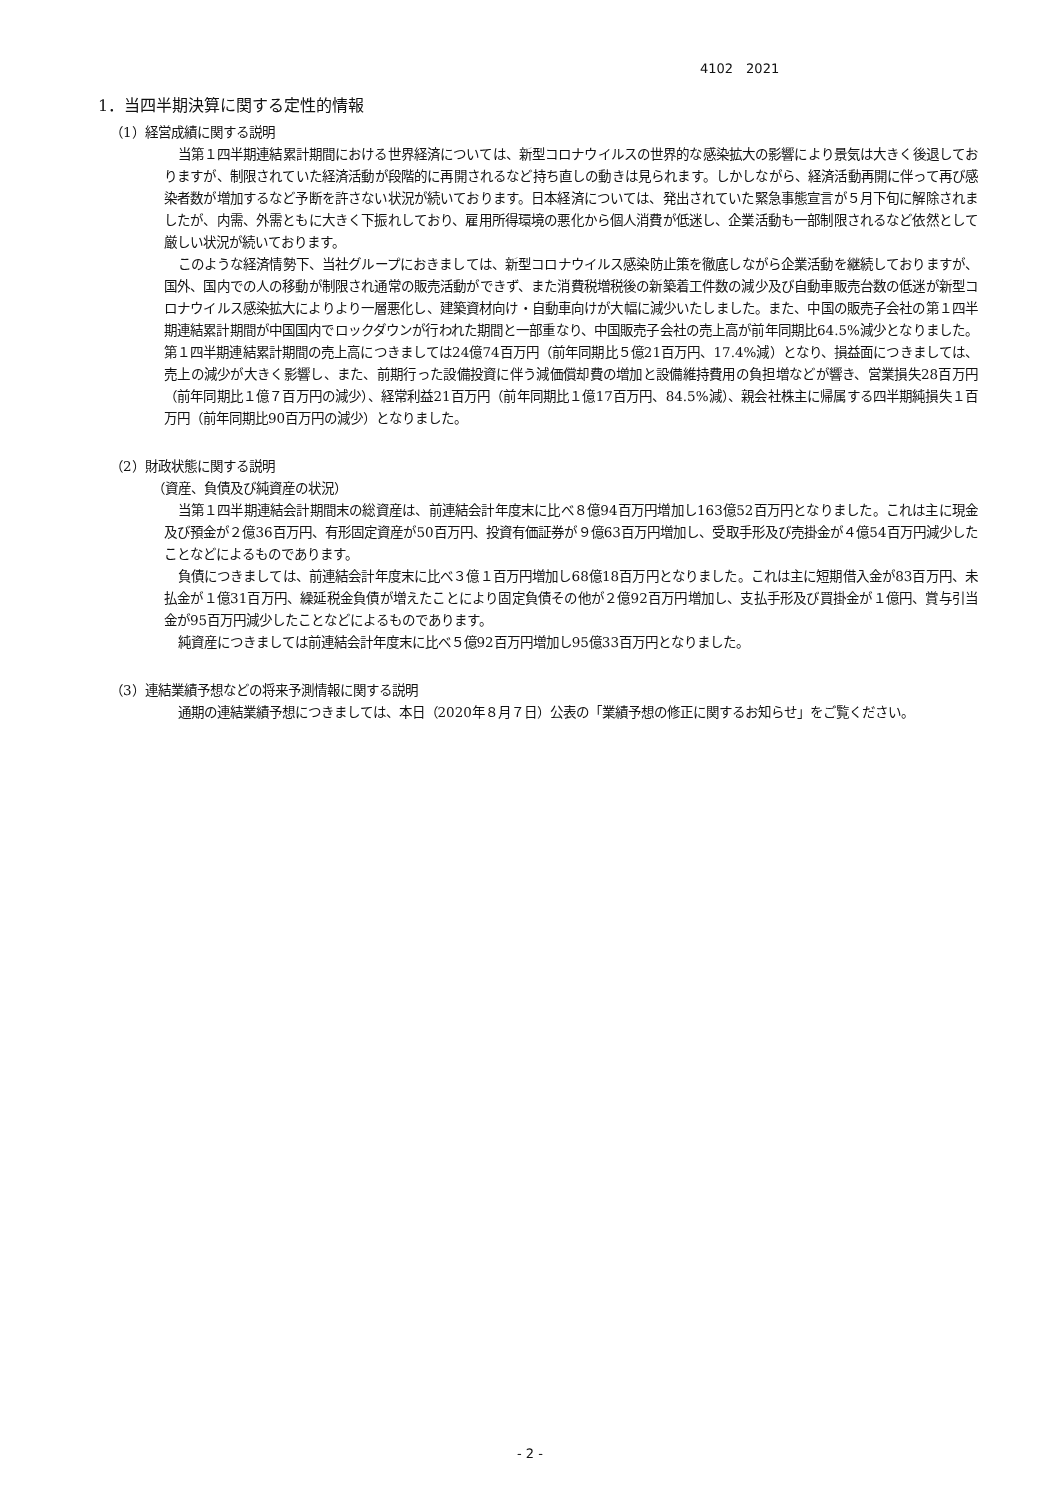4102　2021
1．当四半期決算に関する定性的情報
（1）経営成績に関する説明
当第１四半期連結累計期間における世界経済については、新型コロナウイルスの世界的な感染拡大の影響により景気は大きく後退しておりますが、制限されていた経済活動が段階的に再開されるなど持ち直しの動きは見られます。しかしながら、経済活動再開に伴って再び感染者数が増加するなど予断を許さない状況が続いております。日本経済については、発出されていた緊急事態宣言が５月下旬に解除されましたが、内需、外需ともに大きく下振れしており、雇用所得環境の悪化から個人消費が低迷し、企業活動も一部制限されるなど依然として厳しい状況が続いております。
このような経済情勢下、当社グループにおきましては、新型コロナウイルス感染防止策を徹底しながら企業活動を継続しておりますが、国外、国内での人の移動が制限され通常の販売活動ができず、また消費税増税後の新築着工件数の減少及び自動車販売台数の低迷が新型コロナウイルス感染拡大によりより一層悪化し、建築資材向け・自動車向けが大幅に減少いたしました。また、中国の販売子会社の第１四半期連結累計期間が中国国内でロックダウンが行われた期間と一部重なり、中国販売子会社の売上高が前年同期比64.5%減少となりました。第１四半期連結累計期間の売上高につきましては24億74百万円（前年同期比５億21百万円、17.4%減）となり、損益面につきましては、売上の減少が大きく影響し、また、前期行った設備投資に伴う減価償却費の増加と設備維持費用の負担増などが響き、営業損失28百万円（前年同期比１億７百万円の減少）、経常利益21百万円（前年同期比１億17百万円、84.5%減）、親会社株主に帰属する四半期純損失１百万円（前年同期比90百万円の減少）となりました。
（2）財政状態に関する説明
（資産、負債及び純資産の状況）
当第１四半期連結会計期間末の総資産は、前連結会計年度末に比べ８億94百万円増加し163億52百万円となりました。これは主に現金及び預金が２億36百万円、有形固定資産が50百万円、投資有価証券が９億63百万円増加し、受取手形及び売掛金が４億54百万円減少したことなどによるものであります。
負債につきましては、前連結会計年度末に比べ３億１百万円増加し68億18百万円となりました。これは主に短期借入金が83百万円、未払金が１億31百万円、繰延税金負債が増えたことにより固定負債その他が２億92百万円増加し、支払手形及び買掛金が１億円、賞与引当金が95百万円減少したことなどによるものであります。
純資産につきましては前連結会計年度末に比べ５億92百万円増加し95億33百万円となりました。
（3）連結業績予想などの将来予測情報に関する説明
通期の連結業績予想につきましては、本日（2020年８月７日）公表の「業績予想の修正に関するお知らせ」をご覧ください。
- 2 -